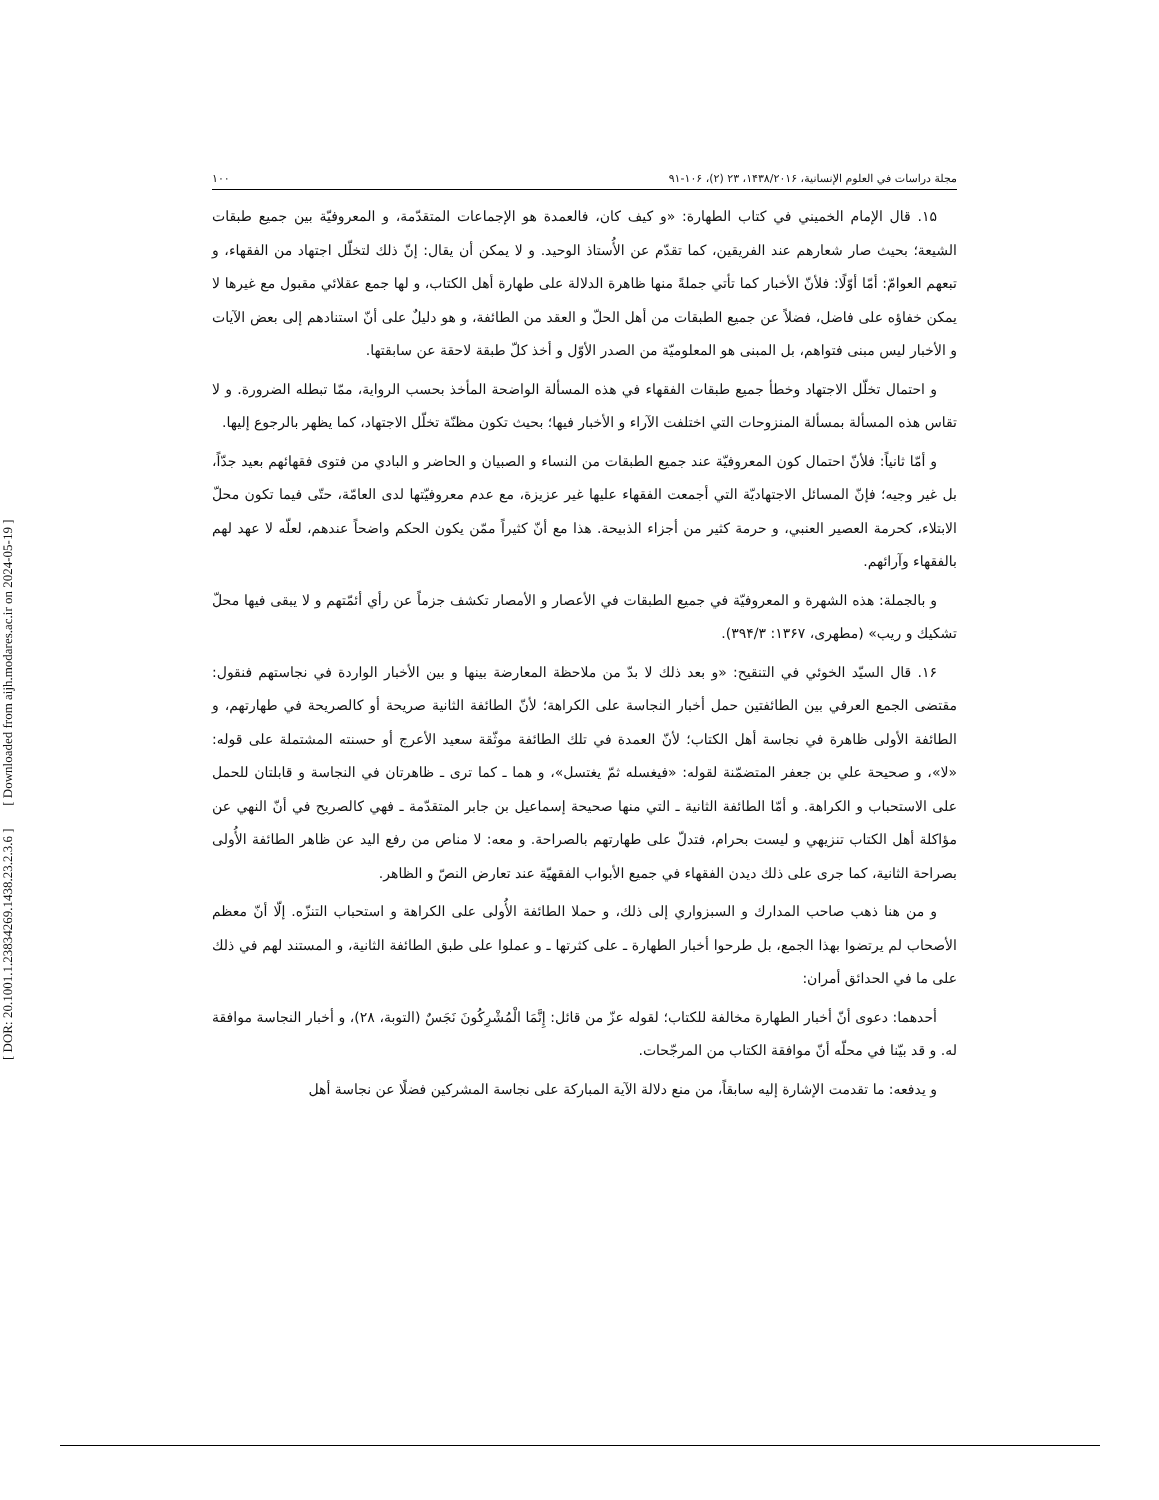[ DOR: 20.1001.1.23834269.1438.23.2.3.6 ] [ Downloaded from aijh.modares.ac.ir on 2024-05-19 ]
مجلة دراسات في العلوم الإنسانية، ۱۴۳۸/۲۰۱۶، ۲۳ (۲)، ۱۰۶-۹۱ ۱۰۰
۱۵. قال الإمام الخميني في كتاب الطهارة: «و كيف كان، فالعمدة هو الإجماعات المتقدّمة، و المعروفيّة بين جميع طبقات الشيعة؛ بحيث صار شعارهم عند الفريقين، كما تقدّم عن الأُستاذ الوحيد. و لا يمكن أن يقال: إنّ ذلك لتخلّل اجتهاد من الفقهاء، و تبعهم العوامّ: أمّا أوّلًا: فلأنّ الأخبار كما تأتي جملةً منها ظاهرة الدلالة على طهارة أهل الكتاب، و لها جمع عقلائي مقبول مع غيرها لا يمكن خفاؤه على فاضل، فضلاً عن جميع الطبقات من أهل الحلّ و العقد من الطائفة، و هو دليلٌ على أنّ استنادهم إلى بعض الآيات و الأخبار ليس مبنى فتواهم، بل المبنى هو المعلوميّة من الصدر الأوّل و أخذ كلّ طبقة لاحقة عن سابقتها.
و احتمال تخلّل الاجتهاد وخطأ جميع طبقات الفقهاء في هذه المسألة الواضحة المأخذ بحسب الرواية، ممّا تبطله الضرورة. و لا تقاس هذه المسألة بمسألة المنزوحات التي اختلفت الآراء و الأخبار فيها؛ بحيث تكون مظنّة تخلّل الاجتهاد، كما يظهر بالرجوع إليها.
و أمّا ثانياً: فلأنّ احتمال كون المعروفيّة عند جميع الطبقات من النساء و الصبيان و الحاضر و البادي من فتوى فقهائهم بعيد جدّاً، بل غير وجيه؛ فإنّ المسائل الاجتهاديّة التي أجمعت الفقهاء عليها غير عزيزة، مع عدم معروفيّتها لدى العامّة، حتّى فيما تكون محلّ الابتلاء، كحرمة العصير العنبي، و حرمة كثير من أجزاء الذبيحة. هذا مع أنّ كثيراً ممّن يكون الحكم واضحاً عندهم، لعلّه لا عهد لهم بالفقهاء وآرائهم.
و بالجملة: هذه الشهرة و المعروفيّة في جميع الطبقات في الأعصار و الأمصار تكشف جزماً عن رأي أئمّتهم و لا يبقى فيها محلّ تشكيك و ريب» (مطهرى، ۱۳۶۷: ۳۹۴/۳).
۱۶. قال السيّد الخوئي في التنقيح: «و بعد ذلك لا بدّ من ملاحظة المعارضة بينها و بين الأخبار الواردة في نجاستهم فنقول: مقتضى الجمع العرفي بين الطائفتين حمل أخبار النجاسة على الكراهة؛ لأنّ الطائفة الثانية صريحة أو كالصريحة في طهارتهم، و الطائفة الأولى ظاهرة في نجاسة أهل الكتاب؛ لأنّ العمدة في تلك الطائفة موثّقة سعيد الأعرج أو حسنته المشتملة على قوله: «لا»، و صحيحة علي بن جعفر المتضمّنة لقوله: «فيغسله ثمّ يغتسل»، و هما ـ كما ترى ـ ظاهرتان في النجاسة و قابلتان للحمل على الاستحباب و الكراهة. و أمّا الطائفة الثانية ـ التي منها صحيحة إسماعيل بن جابر المتقدّمة ـ فهي كالصريح في أنّ النهي عن مؤاكلة أهل الكتاب تنزيهي و ليست بحرام، فتدلّ على طهارتهم بالصراحة. و معه: لا مناص من رفع اليد عن ظاهر الطائفة الأُولى بصراحة الثانية، كما جرى على ذلك ديدن الفقهاء في جميع الأبواب الفقهيّة عند تعارض النصّ و الظاهر.
و من هنا ذهب صاحب المدارك و السبزواري إلى ذلك، و حملا الطائفة الأُولى على الكراهة و استحباب التنزّه. إلّا أنّ معظم الأصحاب لم يرتضوا بهذا الجمع، بل طرحوا أخبار الطهارة ـ على كثرتها ـ و عملوا على طبق الطائفة الثانية، و المستند لهم في ذلك على ما في الحدائق أمران:
أحدهما: دعوى أنّ أخبار الطهارة مخالفة للكتاب؛ لقوله عزّ من قائل: إِنَّمَا الْمُشْرِكُونَ نَجَسٌ (التوبة، ۲۸)، و أخبار النجاسة موافقة له. و قد بيّنا في محلّه أنّ موافقة الكتاب من المرجّحات.
و يدفعه: ما تقدمت الإشارة إليه سابقاً، من منع دلالة الآية المباركة على نجاسة المشركين فضلًا عن نجاسة أهل